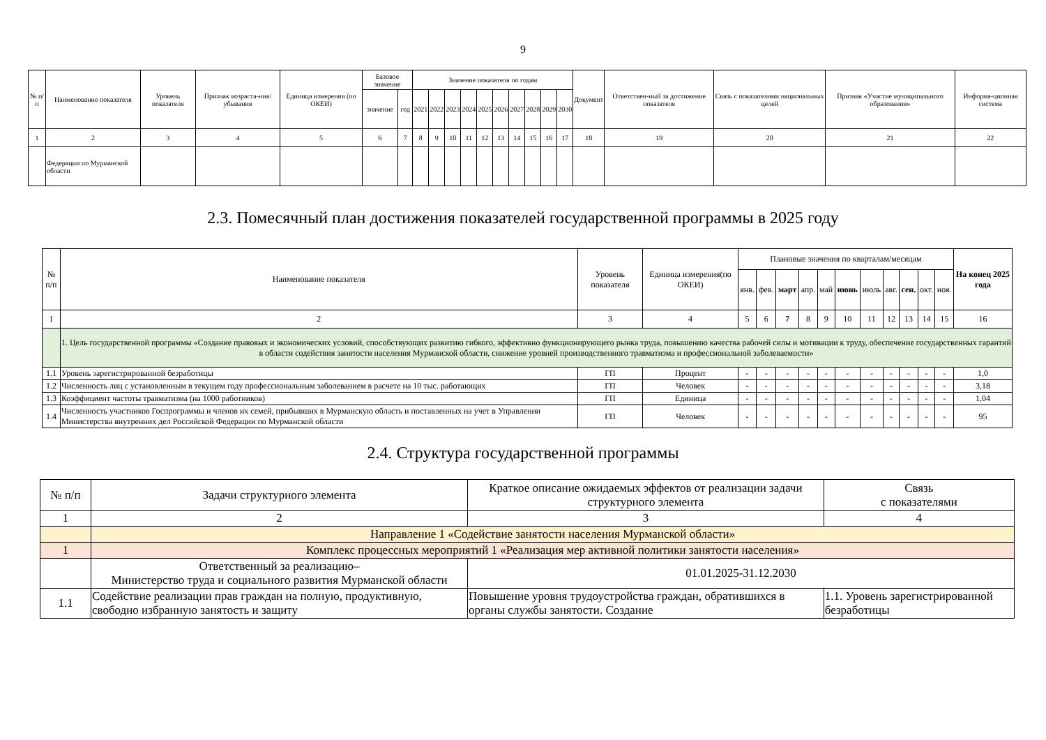9
| № п/п | Наименование показателя | Уровень показателя | Признак возраста-ния/ убывания | Единица измерения (по ОКЕИ) | Базовое значение | | Значение показателя по годам | | | | | | | | | | Документ | Ответствен-ный за достижение показателя | Связь с показателями национальных целей | Признак «Участие муниципального образования» | Информа-ционная система |
| --- | --- | --- | --- | --- | --- | --- | --- | --- | --- | --- | --- | --- | --- | --- | --- | --- | --- | --- | --- | --- | --- |
| | | | | | значение | год | 2021 | 2022 | 2023 | 2024 | 2025 | 2026 | 2027 | 2028 | 2029 | 2030 | | | | | |
| 1 | 2 | 3 | 4 | 5 | 6 | 7 | 8 | 9 | 10 | 11 | 12 | 13 | 14 | 15 | 16 | 17 | 18 | 19 | 20 | 21 | 22 |
| | Федерации по Мурманской области | | | | | | | | | | | | | | | | | | | | |
2.3. Помесячный план достижения показателей государственной программы в 2025 году
| № п/п | Наименование показателя | Уровень показателя | Единица измерения(по ОКЕИ) | Плановые значения по кварталам/месяцам | | | | | | | | | | | На конец 2025 года |
| --- | --- | --- | --- | --- | --- | --- | --- | --- | --- | --- | --- | --- | --- | --- | --- |
| | | | | янв. | фев. | март | апр. | май | июнь | июль | авг. | сен. | окт. | ноя. | |
| 1 | 2 | 3 | 4 | 5 | 6 | 7 | 8 | 9 | 10 | 11 | 12 | 13 | 14 | 15 | 16 |
| | 1. Цель государственной программы «Создание правовых и экономических условий, способствующих развитию гибкого, эффективно функционирующего рынка труда, повышению качества рабочей силы и мотивации к труду, обеспечение государственных гарантий в области содействия занятости населения Мурманской области, снижение уровней производственного травматизма и профессиональной заболеваемости» | | | | | | | | | | | | | | |
| 1.1 | Уровень зарегистрированной безработицы | ГП | Процент | - | - | - | - | - | - | - | - | - | - | - | 1,0 |
| 1.2 | Численность лиц с установленным в текущем году профессиональным заболеванием в расчете на 10 тыс. работающих | ГП | Человек | - | - | - | - | - | - | - | - | - | - | - | 3,18 |
| 1.3 | Коэффициент частоты травматизма (на 1000 работников) | ГП | Единица | - | - | - | - | - | - | - | - | - | - | - | 1,04 |
| 1.4 | Численность участников Госпрограммы и членов их семей, прибывших в Мурманскую область и поставленных на учет в Управлении Министерства внутренних дел Российской Федерации по Мурманской области | ГП | Человек | - | - | - | - | - | - | - | - | - | - | - | 95 |
2.4. Структура государственной программы
| № п/п | Задачи структурного элемента | Краткое описание ожидаемых эффектов от реализации задачи структурного элемента | Связь с показателями |
| --- | --- | --- | --- |
| 1 | 2 | 3 | 4 |
| | Направление 1 «Содействие занятости населения Мурманской области» | | |
| 1 | Комплекс процессных мероприятий 1 «Реализация мер активной политики занятости населения» | | |
| | Ответственный за реализацию– Министерство труда и социального развития Мурманской области | 01.01.2025-31.12.2030 | |
| 1.1 | Содействие реализации прав граждан на полную, продуктивную, свободно избранную занятость и защиту | Повышение уровня трудоустройства граждан, обратившихся в органы службы занятости. Создание | 1.1. Уровень зарегистрированной безработицы |